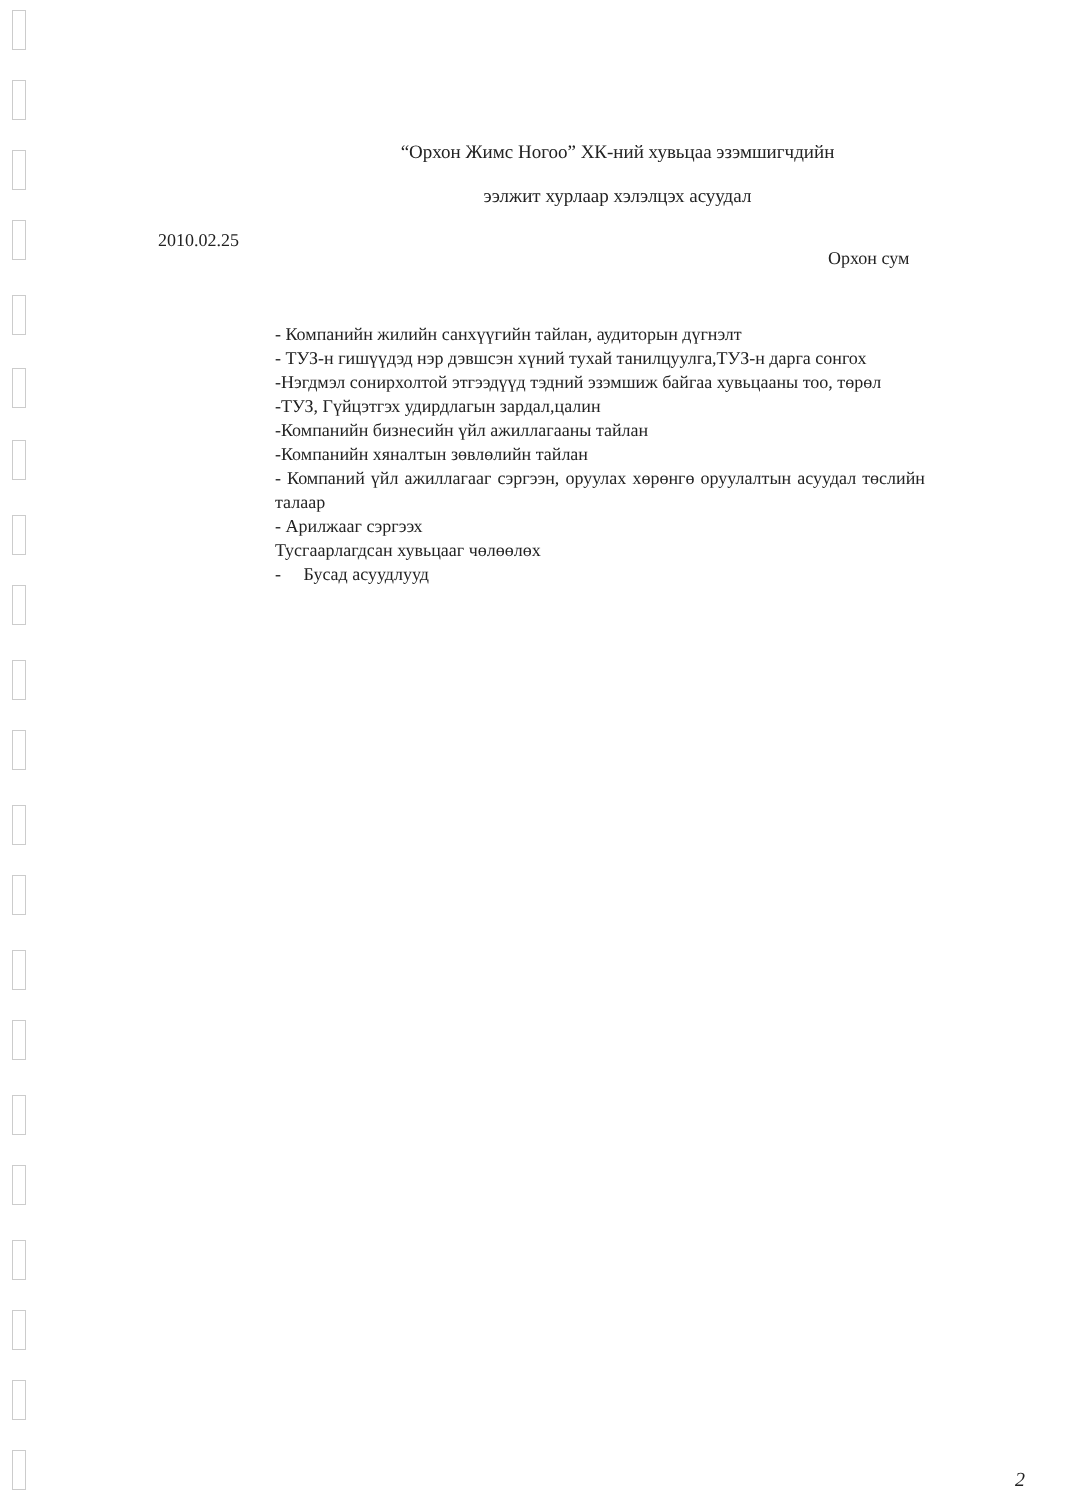“Орхон Жимс Ногоо” ХК-ний хувьцаа эзэмшигчдийн
ээлжит хурлаар хэлэлцэх асуудал
2010.02.25
Орхон сум
- Компанийн жилийн санхүүгийн тайлан, аудиторын дүгнэлт
- ТУЗ-н гишүүдэд нэр дэвшсэн хүний тухай танилцуулга,ТУЗ-н дарга сонгох
-Нэгдмэл сонирхолтой этгээдүүд тэдний эзэмшиж байгаа хувьцааны тоо, төрөл
-ТУЗ, Гүйцэтгэх удирдлагын зардал,цалин
-Компанийн бизнесийн үйл ажиллагааны тайлан
-Компанийн хяналтын зөвлөлийн тайлан
- Компаний үйл ажиллагааг сэргээн, оруулах хөрөнгө оруулалтын асуудал төслийн талаар
- Арилжааг сэргээх
Тусгаарлагдсан хувьцааг чөлөөлөх
- Бусад асуудлууд
2